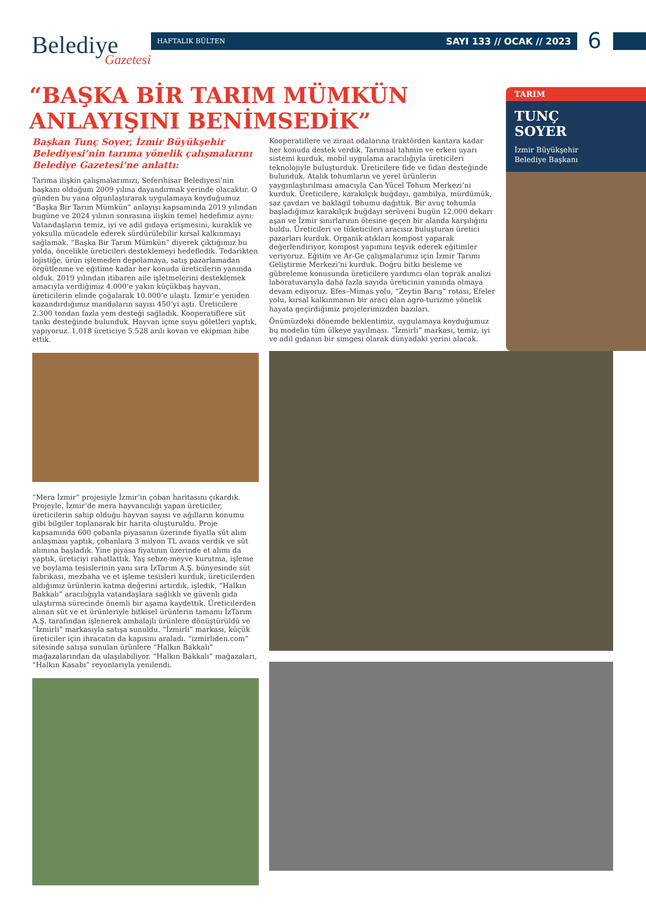Belediye
Gazetesi
HAFTALIK BÜLTEN SAYI 133 // OCAK // 2023 6
“BAŞKA BİR TARIM MÜMKÜN
ANLAYIŞINI BENİMSEDİK”
Başkan Tunç Soyer, İzmir Büyükşehir Belediyesi’nin tarıma yönelik çalışmalarını Belediye Gazetesi’ne anlattı:
Tarıma ilişkin çalışmalarımızı, Seferihisar Belediyesi’nin başkanı olduğum 2009 yılına dayandırmak yerinde olacaktır. O günden bu yana olgunlaştırarak uygulamaya koyduğumuz “Başka Bir Tarım Mümkün” anlayışı kapsamında 2019 yılından bugüne ve 2024 yılının sonrasına ilişkin temel hedefimiz aynı: Vatandaşların temiz, iyi ve adil gıdaya erişmesini, kuraklık ve yoksulla mücadele ederek sürdürülebilir kırsal kalkınmayı sağlamak. “Başka Bir Tarım Mümkün” diyerek çıktığımız bu yolda, öncelikle üreticileri desteklemeyi hedefledik. Tedarikten lojistiğe, ürün işlemeden depolamaya, satış pazarlamadan örgütlenme ve eğitime kadar her konuda üreticilerin yanında olduk. 2019 yılından itibaren aile işletmelerini desteklemek amacıyla verdiğimiz 4.000’e yakın küçükbaş hayvan, üreticilerin elinde çoğalarak 10.000’e ulaştı. İzmir’e yeniden kazandırdığımız mandaların sayısı 450’yi aştı. Üreticilere 2.300 tondan fazla yem desteği sağladık. Kooperatiflere süt tankı desteğinde bulunduk. Hayvan içme suyu göletleri yaptık, yapıyoruz. 1.018 üreticiye 5.528 arılı kovan ve ekipman hibe ettik.
“Mera İzmir” projesiyle İzmir’in çoban haritasını çıkardık. Projeyle, İzmir’de mera hayvancılığı yapan üreticiler, üreticilerin sahip olduğu hayvan sayısı ve ağılların konumu gibi bilgiler toplanarak bir harita oluşturuldu. Proje kapsamında 600 çobanla piyasanın üzerinde fiyatla süt alım anlaşması yaptık, çobanlara 3 milyon TL avans verdik ve süt alımına başladık. Yine piyasa fiyatının üzerinde et alımı da yaptık, üreticiyi rahatlattık. Yaş sebze-meyve kurutma, işleme ve boylama tesislerinin yanı sıra İzTarım A.Ş. bünyesinde süt fabrikası, mezbaha ve et işleme tesisleri kurduk, üreticilerden aldığımız ürünlerin katma değerini artırdık, işledik, “Halkın Bakkalı” aracılığıyla vatandaşlara sağlıklı ve güvenli gıda ulaştırma sürecinde önemli bir aşama kaydettik. Üreticilerden alınan süt ve et ürünleriyle bitkisel ürünlerin tamamı İzTarım A.Ş. tarafından işlenerek ambalajlı ürünlere dönüştürüldü ve “İzmirli” markasıyla satışa sunuldu. “İzmirli” markası, küçük üreticiler için ihracatın da kapısını araladı. “izmirliden.com” sitesinde satışa sunulan ürünlere “Halkın Bakkalı” mağazalarından da ulaşılabiliyor. “Halkın Bakkalı” mağazaları, “Halkın Kasabı” reyonlarıyla yenilendi.
Kooperatiflere ve ziraat odalarına traktörden kantara kadar her konuda destek verdik. Tarımsal tahmin ve erken uyarı sistemi kurduk, mobil uygulama aracılığıyla üreticileri teknolojiyle buluşturduk. Üreticilere fide ve fidan desteğinde bulunduk. Atalık tohumların ve yerel ürünlerin yaygınlaştırılması amacıyla Can Yücel Tohum Merkezi’ni kurduk. Üreticilere, karakılçık buğdayı, gambilya, mürdümük, saz çavdarı ve baklagil tohumu dağıttık. Bir avuç tohumla başladığımız karakılçık buğdayı serüveni bugün 12.000 dekarı aşan ve İzmir sınırlarının ötesine geçen bir alanda karşılığını buldu. Üreticileri ve tüketicileri aracısız buluşturan üretici pazarları kurduk. Organik atıkları kompost yaparak değerlendiriyor, kompost yapımını teşvik ederek eğitimler veriyoruz. Eğitim ve Ar-Ge çalışmalarımız için İzmir Tarımı Geliştirme Merkezi’ni kurduk. Doğru bitki besleme ve gübreleme konusunda üreticilere yardımcı olan toprak analizi laboratuvarıyla daha fazla sayıda üreticinin yanında olmaya devam ediyoruz. Efes–Mimas yolu, “Zeytin Barış” rotası, Efeler yolu, kırsal kalkınmanın bir aracı olan agro-turizme yönelik hayata geçirdiğimiz projelerimizden bazıları.
Önümüzdeki dönemde beklentimiz, uygulamaya koyduğumuz bu modelin tüm ülkeye yayılması. “İzmirli” markası, temiz, iyi ve adil gıdanın bir simgesi olarak dünyadaki yerini alacak.
TARIM
TUNÇ
SOYER
İzmir Büyükşehir
Belediye Başkanı